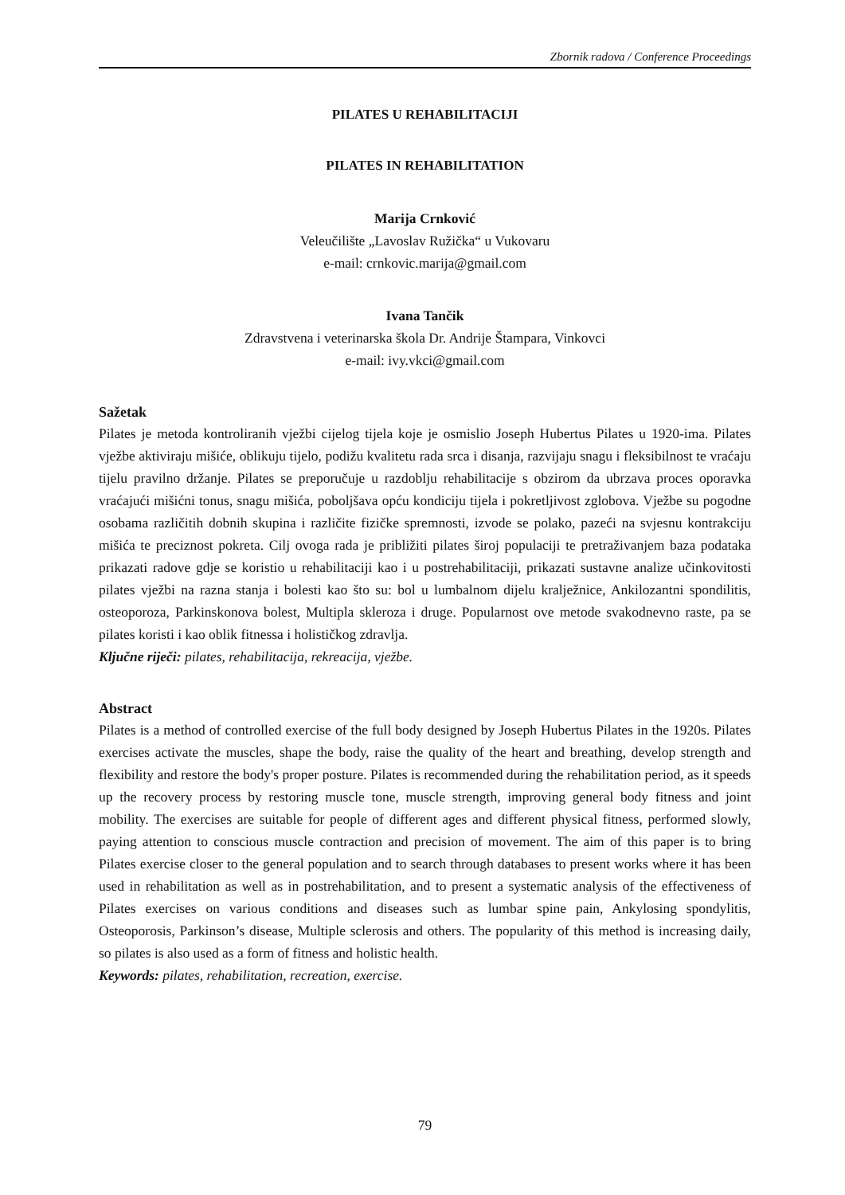Zbornik radova / Conference Proceedings
PILATES U REHABILITACIJI
PILATES IN REHABILITATION
Marija Crnković
Veleučilište „Lavoslav Ružička“ u Vukovaru
e-mail: crnkovic.marija@gmail.com
Ivana Tančik
Zdravstvena i veterinarska škola Dr. Andrije Štampara, Vinkovci
e-mail: ivy.vkci@gmail.com
Sažetak
Pilates je metoda kontroliranih vježbi cijelog tijela koje je osmislio Joseph Hubertus Pilates u 1920-ima. Pilates vježbe aktiviraju mišiće, oblikuju tijelo, podižu kvalitetu rada srca i disanja, razvijaju snagu i fleksibilnost te vraćaju tijelu pravilno držanje. Pilates se preporučuje u razdoblju rehabilitacije s obzirom da ubrzava proces oporavka vraćajući mišićni tonus, snagu mišića, poboljšava opću kondiciju tijela i pokretljivost zglobova. Vježbe su pogodne osobama različitih dobnih skupina i različite fizičke spremnosti, izvode se polako, pazeći na svjesnu kontrakciju mišića te preciznost pokreta. Cilj ovoga rada je približiti pilates široj populaciji te pretraživanjem baza podataka prikazati radove gdje se koristio u rehabilitaciji kao i u postrehabilitaciji, prikazati sustavne analize učinkovitosti pilates vježbi na razna stanja i bolesti kao što su: bol u lumbalnom dijelu kralježnice, Ankilozantni spondilitis, osteoporoza, Parkinskonova bolest, Multipla skleroza i druge. Popularnost ove metode svakodnevno raste, pa se pilates koristi i kao oblik fitnessa i holističkog zdravlja.
Ključne riječi: pilates, rehabilitacija, rekreacija, vježbe.
Abstract
Pilates is a method of controlled exercise of the full body designed by Joseph Hubertus Pilates in the 1920s. Pilates exercises activate the muscles, shape the body, raise the quality of the heart and breathing, develop strength and flexibility and restore the body's proper posture. Pilates is recommended during the rehabilitation period, as it speeds up the recovery process by restoring muscle tone, muscle strength, improving general body fitness and joint mobility. The exercises are suitable for people of different ages and different physical fitness, performed slowly, paying attention to conscious muscle contraction and precision of movement. The aim of this paper is to bring Pilates exercise closer to the general population and to search through databases to present works where it has been used in rehabilitation as well as in postrehabilitation, and to present a systematic analysis of the effectiveness of Pilates exercises on various conditions and diseases such as lumbar spine pain, Ankylosing spondylitis, Osteoporosis, Parkinson’s disease, Multiple sclerosis and others. The popularity of this method is increasing daily, so pilates is also used as a form of fitness and holistic health.
Keywords: pilates, rehabilitation, recreation, exercise.
79